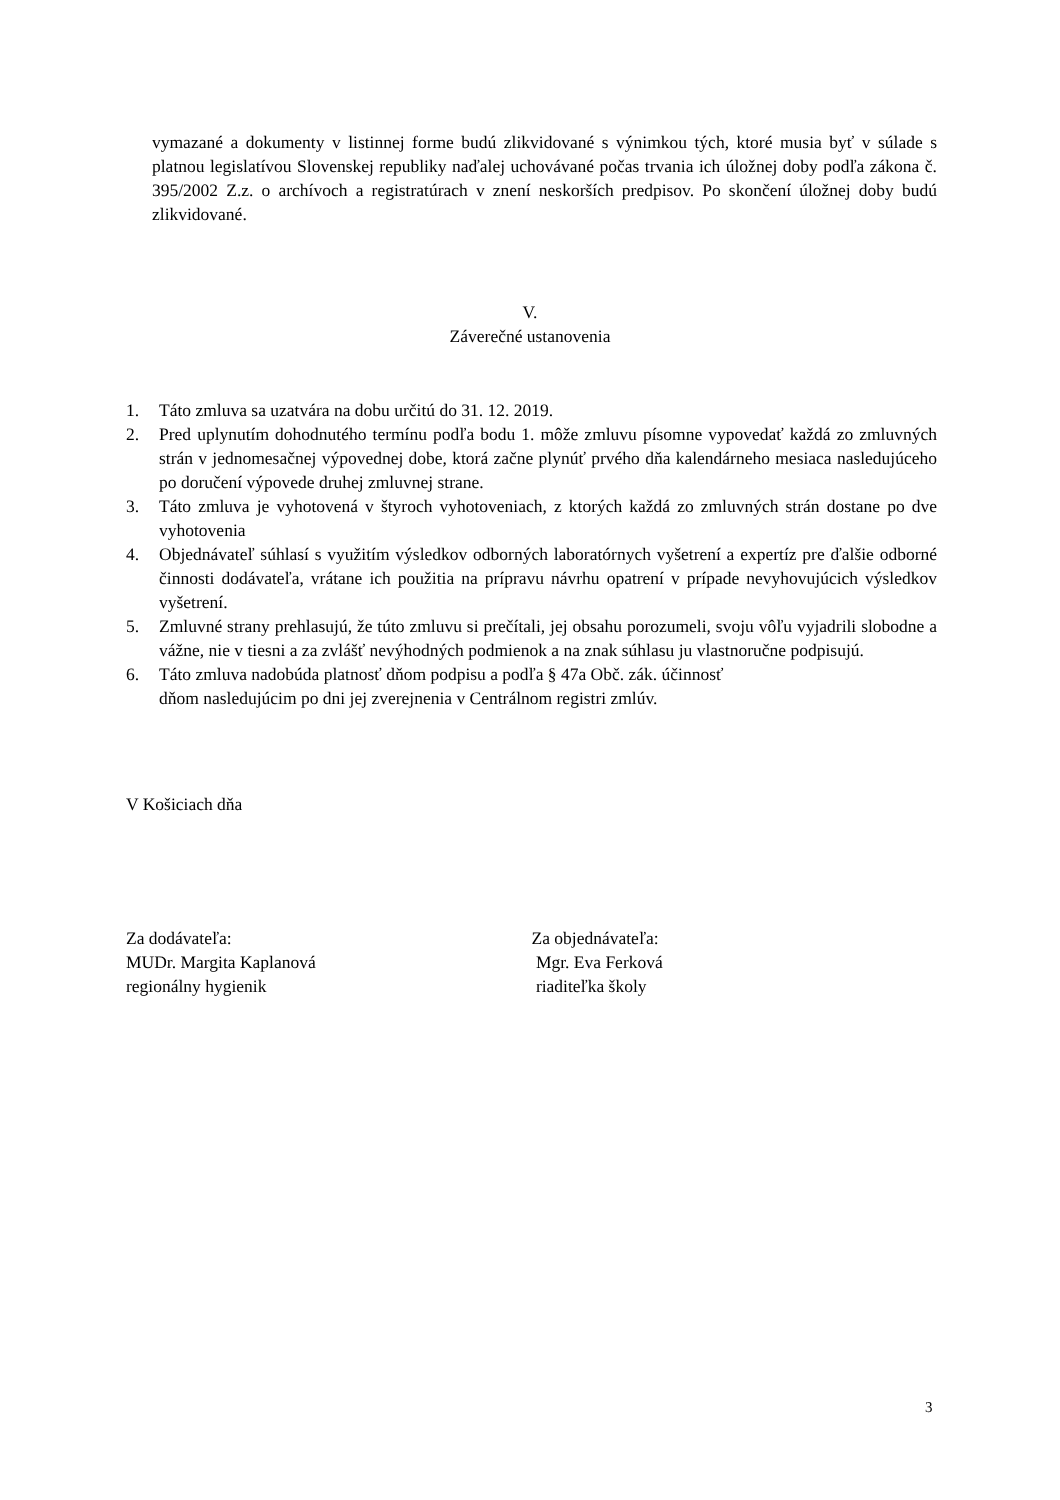vymazané a dokumenty v listinnej forme budú zlikvidované s výnimkou tých, ktoré musia byť v súlade s platnou legislatívou Slovenskej republiky naďalej uchovávané počas trvania ich úložnej doby podľa zákona č. 395/2002 Z.z. o archívoch a registratúrach v znení neskorších predpisov. Po skončení úložnej doby budú zlikvidované.
V.
Záverečné ustanovenia
1. Táto zmluva sa uzatvára na dobu určitú do 31. 12. 2019.
2. Pred uplynutím dohodnutého termínu podľa bodu 1. môže zmluvu písomne vypovedať každá zo zmluvných strán v jednomesačnej výpovednej dobe, ktorá začne plynúť prvého dňa kalendárneho mesiaca nasledujúceho po doručení výpovede druhej zmluvnej strane.
3. Táto zmluva je vyhotovená v štyroch vyhotoveniach, z ktorých každá zo zmluvných strán dostane po dve vyhotovenia
4. Objednávateľ súhlasí s využitím výsledkov odborných laboratórnych vyšetrení a expertíz pre ďalšie odborné činnosti dodávateľa, vrátane ich použitia na prípravu návrhu opatrení v prípade nevyhovujúcich výsledkov vyšetrení.
5. Zmluvné strany prehlasujú, že túto zmluvu si prečítali, jej obsahu porozumeli, svoju vôľu vyjadrili slobodne a vážne, nie v tiesni a za zvlášť nevýhodných podmienok a na znak súhlasu ju vlastnoručne podpisujú.
6. Táto zmluva nadobúda platnosť dňom podpisu a podľa § 47a Obč. zák. účinnosť
dňom nasledujúcim po dni jej zverejnenia v Centrálnom registri zmlúv.
V Košiciach dňa
Za dodávateľa:
MUDr. Margita Kaplanová
regionálny hygienik
Za objednávateľa:
Mgr. Eva Ferková
riaditeľka školy
3